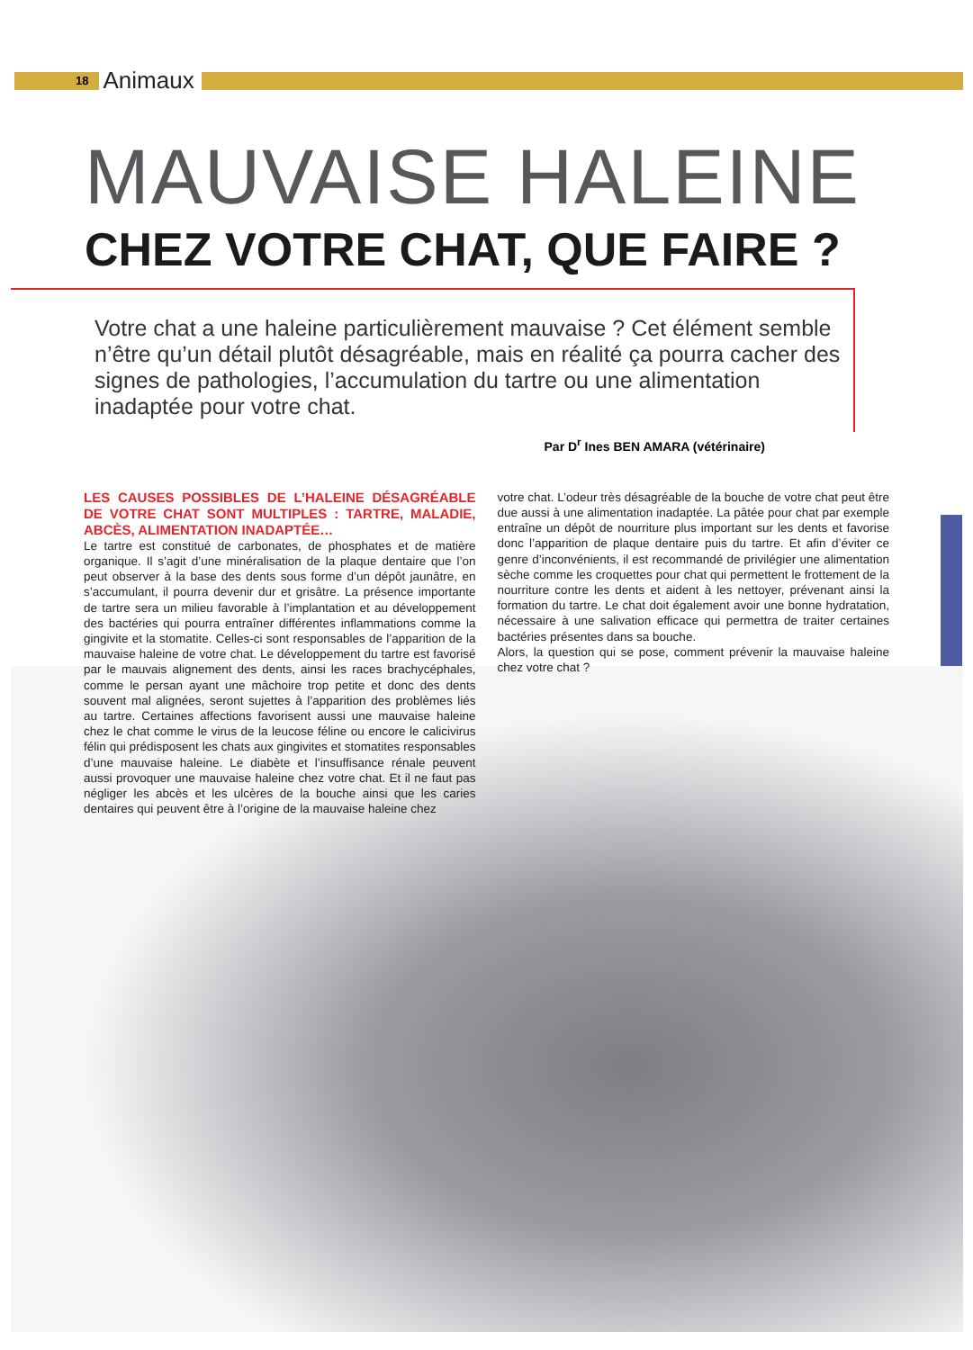18 Animaux
MAUVAISE HALEINE
CHEZ VOTRE CHAT, QUE FAIRE ?
Votre chat a une haleine particulièrement mauvaise ? Cet élément semble n’être qu’un détail plutôt désagréable, mais en réalité ça pourra cacher des signes de pathologies, l’accumulation du tartre ou une alimentation inadaptée pour votre chat.
Par D<sup>r</sup> Ines BEN AMARA (vétérinaire)
LES CAUSES POSSIBLES DE L’HALEINE DÉSAGRÉABLE DE VOTRE CHAT SONT MULTIPLES : TARTRE, MALADIE, ABCÈS, ALIMENTATION INADAPTÉE…
Le tartre est constitué de carbonates, de phosphates et de matière organique. Il s’agit d’une minéralisation de la plaque dentaire que l’on peut observer à la base des dents sous forme d’un dépôt jaunâtre, en s’accumulant, il pourra devenir dur et grisâtre. La présence importante de tartre sera un milieu favorable à l’implantation et au développement des bactéries qui pourra entraîner différentes inflammations comme la gingivite et la stomatite. Celles-ci sont responsables de l’apparition de la mauvaise haleine de votre chat. Le développement du tartre est favorisé par le mauvais alignement des dents, ainsi les races brachycéphales, comme le persan ayant une mâchoire trop petite et donc des dents souvent mal alignées, seront sujettes à l’apparition des problèmes liés au tartre. Certaines affections favorisent aussi une mauvaise haleine chez le chat comme le virus de la leucose féline ou encore le calicivirus félin qui prédisposent les chats aux gingivites et stomatites responsables d’une mauvaise haleine. Le diabète et l’insuffisance rénale peuvent aussi provoquer une mauvaise haleine chez votre chat. Et il ne faut pas négliger les abcès et les ulcères de la bouche ainsi que les caries dentaires qui peuvent être à l’origine de la mauvaise haleine chez
votre chat. L’odeur très désagréable de la bouche de votre chat peut être due aussi à une alimentation inadaptée. La pâtée pour chat par exemple entraîne un dépôt de nourriture plus important sur les dents et favorise donc l’apparition de plaque dentaire puis du tartre. Et afin d’éviter ce genre d’inconvénients, il est recommandé de privilégier une alimentation sèche comme les croquettes pour chat qui permettent le frottement de la nourriture contre les dents et aident à les nettoyer, prévenant ainsi la formation du tartre. Le chat doit également avoir une bonne hydratation, nécessaire à une salivation efficace qui permettra de traiter certaines bactéries présentes dans sa bouche.
Alors, la question qui se pose, comment prévenir la mauvaise haleine chez votre chat ?